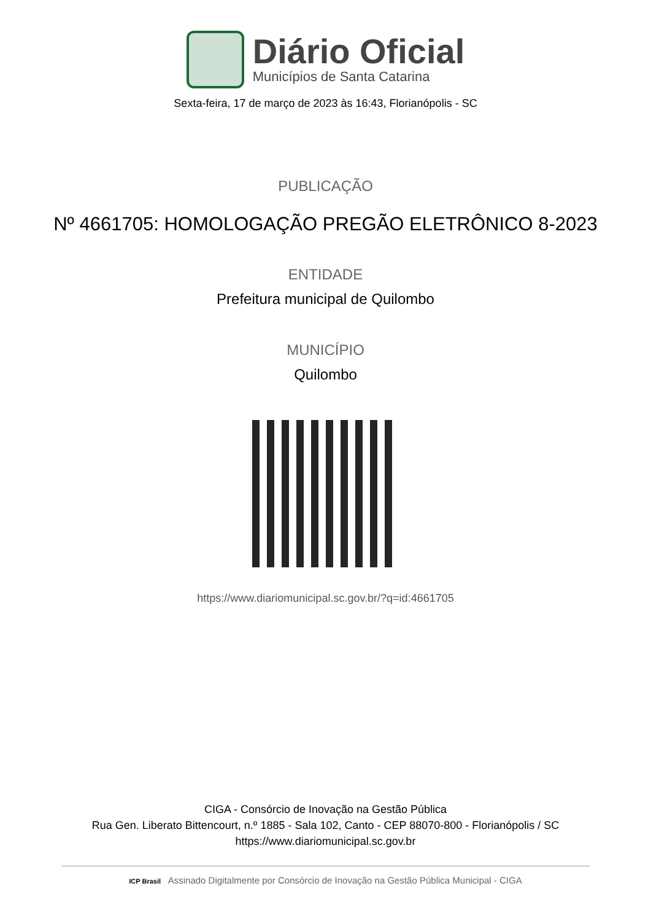Diário Oficial
Municípios de Santa Catarina
Sexta-feira, 17 de março de 2023 às 16:43, Florianópolis - SC
PUBLICAÇÃO
Nº 4661705: HOMOLOGAÇÃO PREGÃO ELETRÔNICO 8-2023
ENTIDADE
Prefeitura municipal de Quilombo
MUNICÍPIO
Quilombo
https://www.diariomunicipal.sc.gov.br/?q=id:4661705
CIGA - Consórcio de Inovação na Gestão Pública
Rua Gen. Liberato Bittencourt, n.º 1885 - Sala 102, Canto - CEP 88070-800 - Florianópolis / SC
https://www.diariomunicipal.sc.gov.br
ICP Brasil Assinado Digitalmente por Consórcio de Inovação na Gestão Pública Municipal - CIGA